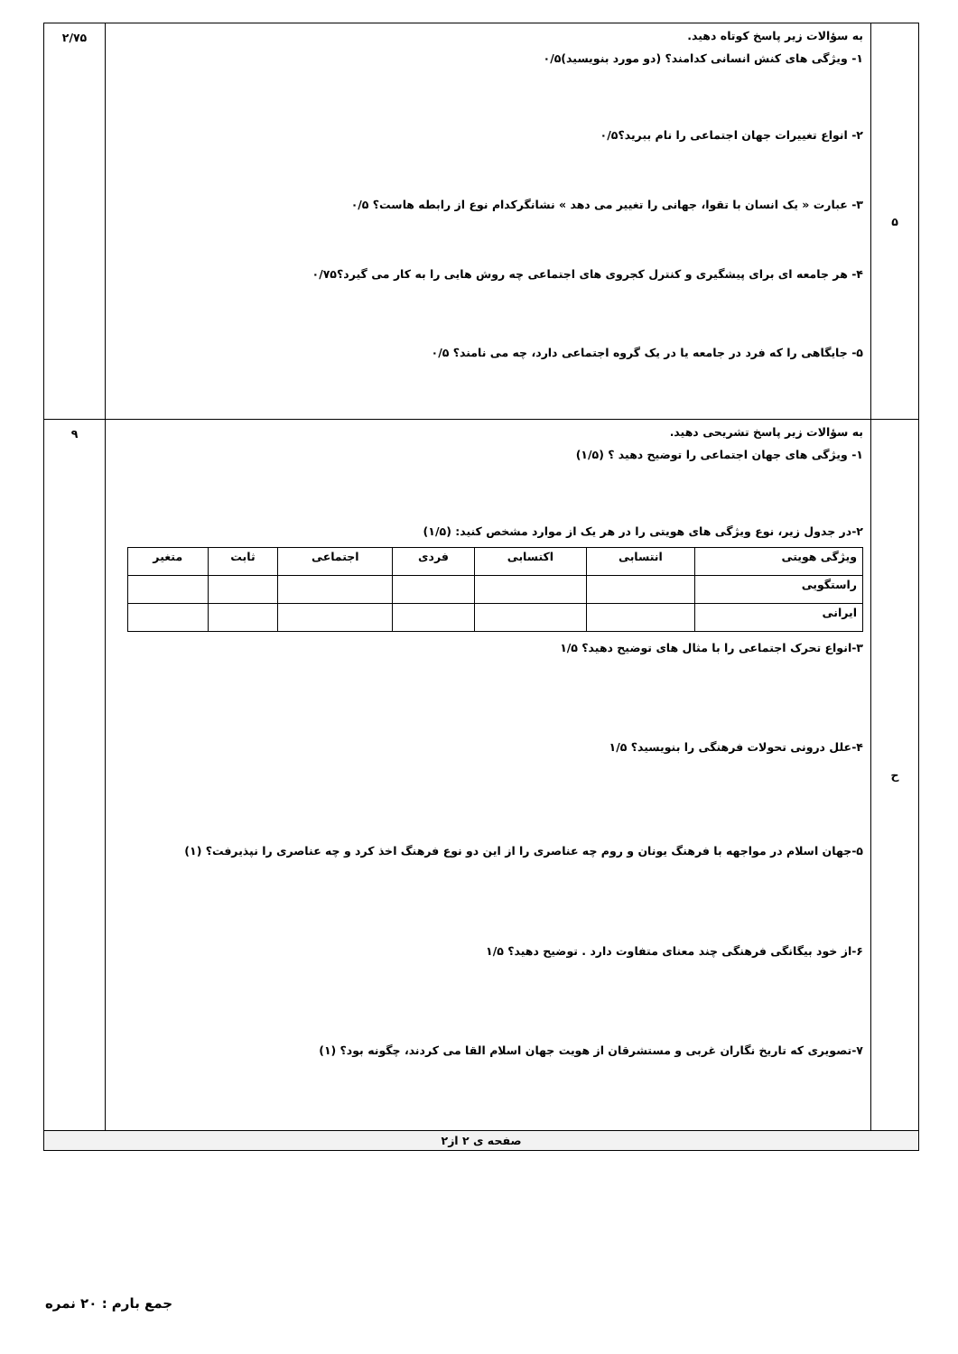| ۵ | به سؤالات زیر پاسخ کوتاه دهید. ۱- ویژگی های کنش انسانی کدامند؟ (دو مورد بنویسید)۰/۵ ۲- انواع تغییرات جهان اجتماعی را نام ببرید؟۰/۵ ۳- عبارت « یک انسان با تقوا، جهانی را تغییر می دهد » نشانگرکدام نوع از رابطه هاست؟ ۰/۵ ۴- هر جامعه ای برای پیشگیری و کنترل کجروی های اجتماعی چه روش هایی را به کار می گیرد؟۰/۷۵ ۵- جایگاهی را که فرد در جامعه یا در یک گروه اجتماعی دارد، چه می نامند؟ ۰/۵ | ۲/۷۵ |
| ح | به سؤالات زیر پاسخ تشریحی دهید. ۱- ویژگی های جهان اجتماعی را توضیح دهید ؟ (۱/۵) ۲-در جدول زیر، نوع ویژگی های هویتی را در هر یک از موارد مشخص کنید: (۱/۵) / ویژگی هویتی / انتسابی / اکتسابی / فردی / اجتماعی / ثابت / متغیر / / راستگویی / / / / / / / / ایرانی / / / / / / / ۳-انواع تحرک اجتماعی را با مثال های توضیح دهید؟ ۱/۵ ۴-علل درونی تحولات فرهنگی را بنویسید؟ ۱/۵ ۵-جهان اسلام در مواجهه با فرهنگ یونان و روم چه عناصری را از این دو نوع فرهنگ اخذ کرد و چه عناصری را نپذیرفت؟ (۱) ۶-از خود بیگانگی فرهنگی چند معنای متفاوت دارد . توضیح دهید؟ ۱/۵ ۷-تصویری که تاریخ نگاران غربی و مستشرقان از هویت جهان اسلام القا می کردند، چگونه بود؟ (۱) | ۹ |
| صفحه ی ۲ از۲ | | |
جمع بارم : ۲۰ نمره